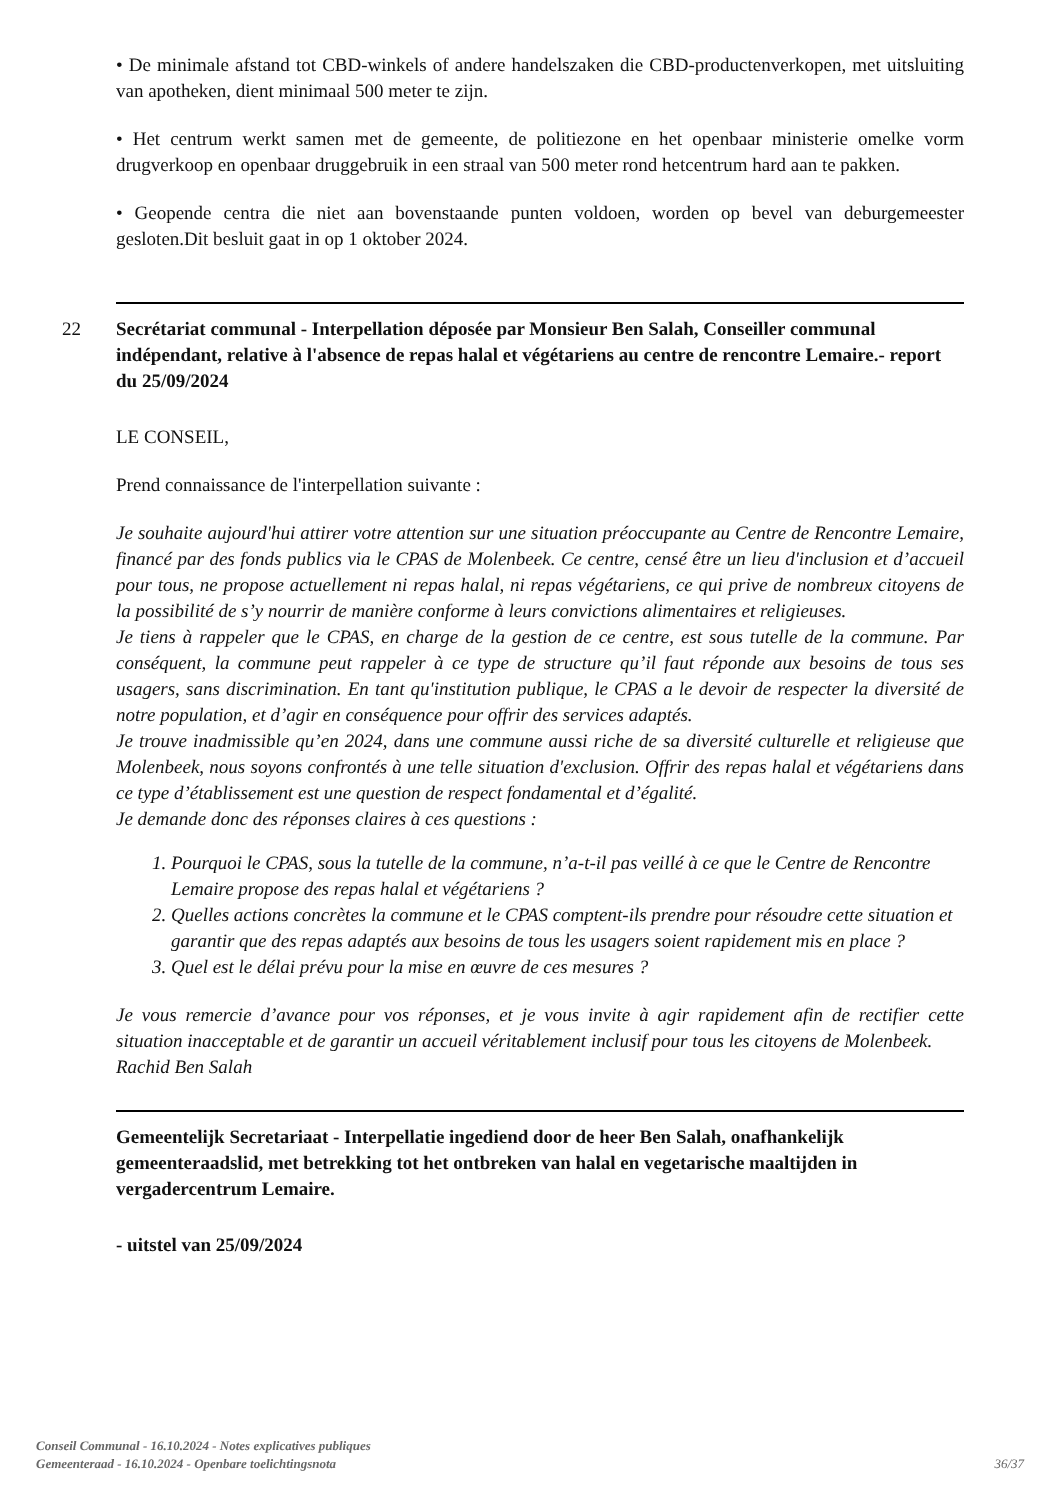• De minimale afstand tot CBD-winkels of andere handelszaken die CBD-productenverkopen, met uitsluiting van apotheken, dient minimaal 500 meter te zijn.
• Het centrum werkt samen met de gemeente, de politiezone en het openbaar ministerie omelke vorm drugverkoop en openbaar druggebruik in een straal van 500 meter rond hetcentrum hard aan te pakken.
• Geopende centra die niet aan bovenstaande punten voldoen, worden op bevel van deburgemeester gesloten.Dit besluit gaat in op 1 oktober 2024.
22
Secrétariat communal - Interpellation déposée par Monsieur Ben Salah, Conseiller communal indépendant, relative à l'absence de repas halal et végétariens au centre de rencontre Lemaire.- report du 25/09/2024
LE CONSEIL,
Prend connaissance de l'interpellation suivante :
Je souhaite aujourd'hui attirer votre attention sur une situation préoccupante au Centre de Rencontre Lemaire, financé par des fonds publics via le CPAS de Molenbeek. Ce centre, censé être un lieu d'inclusion et d’accueil pour tous, ne propose actuellement ni repas halal, ni repas végétariens, ce qui prive de nombreux citoyens de la possibilité de s’y nourrir de manière conforme à leurs convictions alimentaires et religieuses.
Je tiens à rappeler que le CPAS, en charge de la gestion de ce centre, est sous tutelle de la commune. Par conséquent, la commune peut rappeler à ce type de structure qu’il faut réponde aux besoins de tous ses usagers, sans discrimination. En tant qu'institution publique, le CPAS a le devoir de respecter la diversité de notre population, et d’agir en conséquence pour offrir des services adaptés.
Je trouve inadmissible qu’en 2024, dans une commune aussi riche de sa diversité culturelle et religieuse que Molenbeek, nous soyons confrontés à une telle situation d'exclusion. Offrir des repas halal et végétariens dans ce type d’établissement est une question de respect fondamental et d’égalité.
Je demande donc des réponses claires à ces questions :
1. Pourquoi le CPAS, sous la tutelle de la commune, n’a-t-il pas veillé à ce que le Centre de Rencontre Lemaire propose des repas halal et végétariens ?
2. Quelles actions concrètes la commune et le CPAS comptent-ils prendre pour résoudre cette situation et garantir que des repas adaptés aux besoins de tous les usagers soient rapidement mis en place ?
3. Quel est le délai prévu pour la mise en œuvre de ces mesures ?
Je vous remercie d’avance pour vos réponses, et je vous invite à agir rapidement afin de rectifier cette situation inacceptable et de garantir un accueil véritablement inclusif pour tous les citoyens de Molenbeek.
Rachid Ben Salah
Gemeentelijk Secretariaat - Interpellatie ingediend door de heer Ben Salah, onafhankelijk gemeenteraadslid, met betrekking tot het ontbreken van halal en vegetarische maaltijden in vergadercentrum Lemaire.
- uitstel van 25/09/2024
Conseil Communal - 16.10.2024 - Notes explicatives publiques
Gemeenteraad - 16.10.2024 - Openbare toelichtingsnota
36/37